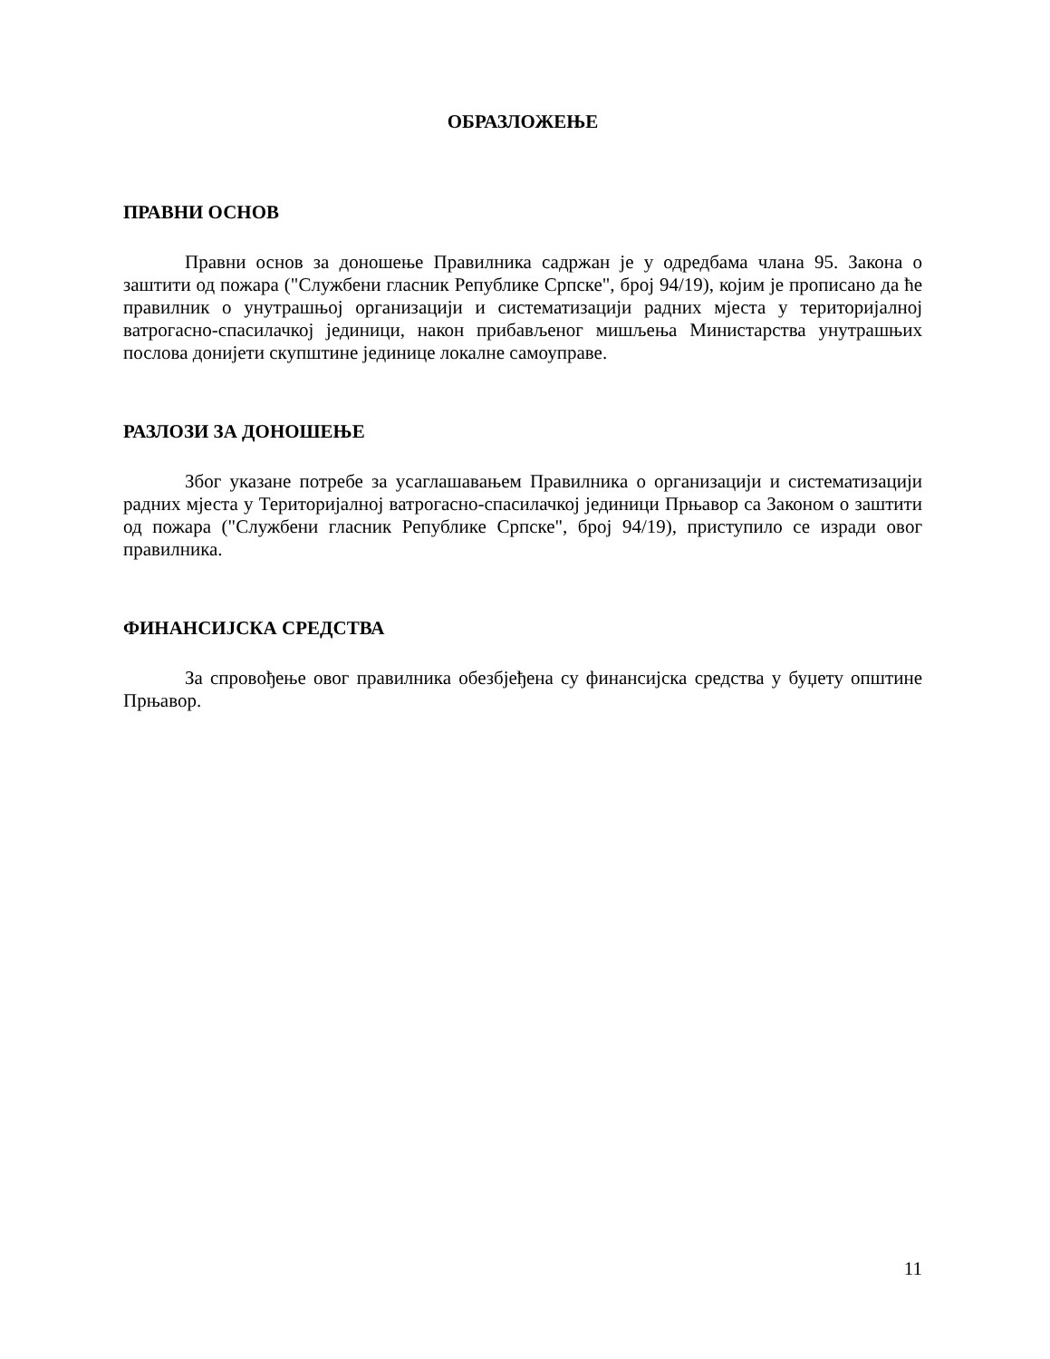ОБРАЗЛОЖЕЊЕ
ПРАВНИ ОСНОВ
Правни основ за доношење Правилника садржан је у одредбама члана 95. Закона о заштити од пожара ("Службени гласник Републике Српске", број 94/19), којим је прописано да ће правилник о унутрашњој организацији и систематизацији радних мјеста у територијалној ватрогасно-спасилачкој јединици, након прибављеног мишљења Министарства унутрашњих послова донијети скупштине јединице локалне самоуправе.
РАЗЛОЗИ ЗА ДОНОШЕЊЕ
Због указане потребе за усаглашавањем Правилника о организацији и систематизацији радних мјеста у Територијалној ватрогасно-спасилачкој јединици Прњавор са Законом о заштити од пожара ("Службени гласник Републике Српске", број 94/19), приступило се изради овог правилника.
ФИНАНСИЈСКА СРЕДСТВА
За спровођење овог правилника обезбјеђена су финансијска средства у буџету општине Прњавор.
11